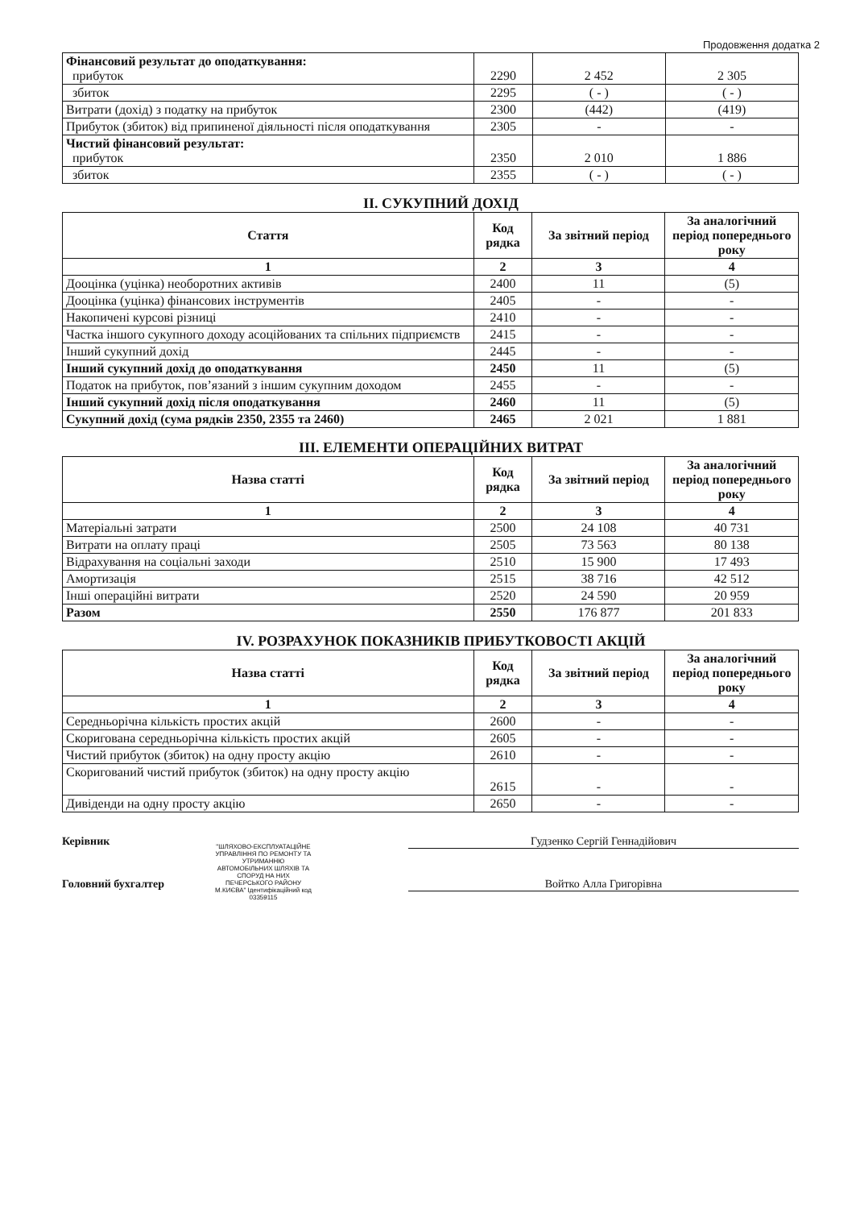Продовження додатка 2
| Фінансовий результат до оподаткування: прибуток | 2290 | 2 452 | 2 305 |
| збиток | 2295 | ( - ) | ( - ) |
| Витрати (дохід) з податку на прибуток | 2300 | (442) | (419) |
| Прибуток (збиток) від припиненої діяльності після оподаткування | 2305 | - | - |
| Чистий фінансовий результат: прибуток | 2350 | 2 010 | 1 886 |
| збиток | 2355 | ( - ) | ( - ) |
II. СУКУПНИЙ ДОХІД
| Стаття | Код рядка | За звітний період | За аналогічний період попереднього року |
| --- | --- | --- | --- |
| 1 | 2 | 3 | 4 |
| Дооцінка (уцінка) необоротних активів | 2400 | 11 | (5) |
| Дооцінка (уцінка) фінансових інструментів | 2405 | - | - |
| Накопичені курсові різниці | 2410 | - | - |
| Частка іншого сукупного доходу асоційованих та спільних підприємств | 2415 | - | - |
| Інший сукупний дохід | 2445 | - | - |
| Інший сукупний дохід до оподаткування | 2450 | 11 | (5) |
| Податок на прибуток, пов’язаний з іншим сукупним доходом | 2455 | - | - |
| Інший сукупний дохід після оподаткування | 2460 | 11 | (5) |
| Сукупний дохід (сума рядків 2350, 2355 та 2460) | 2465 | 2 021 | 1 881 |
III. ЕЛЕМЕНТИ ОПЕРАЦІЙНИХ ВИТРАТ
| Назва статті | Код рядка | За звітний період | За аналогічний період попереднього року |
| --- | --- | --- | --- |
| 1 | 2 | 3 | 4 |
| Матеріальні затрати | 2500 | 24 108 | 40 731 |
| Витрати на оплату праці | 2505 | 73 563 | 80 138 |
| Відрахування на соціальні заходи | 2510 | 15 900 | 17 493 |
| Амортизація | 2515 | 38 716 | 42 512 |
| Інші операційні витрати | 2520 | 24 590 | 20 959 |
| Разом | 2550 | 176 877 | 201 833 |
IV. РОЗРАХУНОК ПОКАЗНИКІВ ПРИБУТКОВОСТІ АКЦІЙ
| Назва статті | Код рядка | За звітний період | За аналогічний період попереднього року |
| --- | --- | --- | --- |
| 1 | 2 | 3 | 4 |
| Середньорічна кількість простих акцій | 2600 | - | - |
| Скоригована середньорічна кількість простих акцій | 2605 | - | - |
| Чистий прибуток (збиток) на одну просту акцію | 2610 | - | - |
| Скоригований чистий прибуток (збиток) на одну просту акцію | 2615 | - | - |
| Дивіденди на одну просту акцію | 2650 | - | - |
Керівник Гудзенко Сергій Геннадійович
Головний бухгалтер Войтко Алла Григорівна
"ШЛЯХОВО-ЕКСПЛУАТАЦІЙНЕ УПРАВЛІННЯ ПО РЕМОНТУ ТА УТРИМАННЮ АВТОМОБІЛЬНИХ ШЛЯХІВ ТА СПОРУД НА НИХ ПЕЧЕРСЬКОГО РАЙОНУ М.КИЄВА" Ідентифікаційний код 03359115